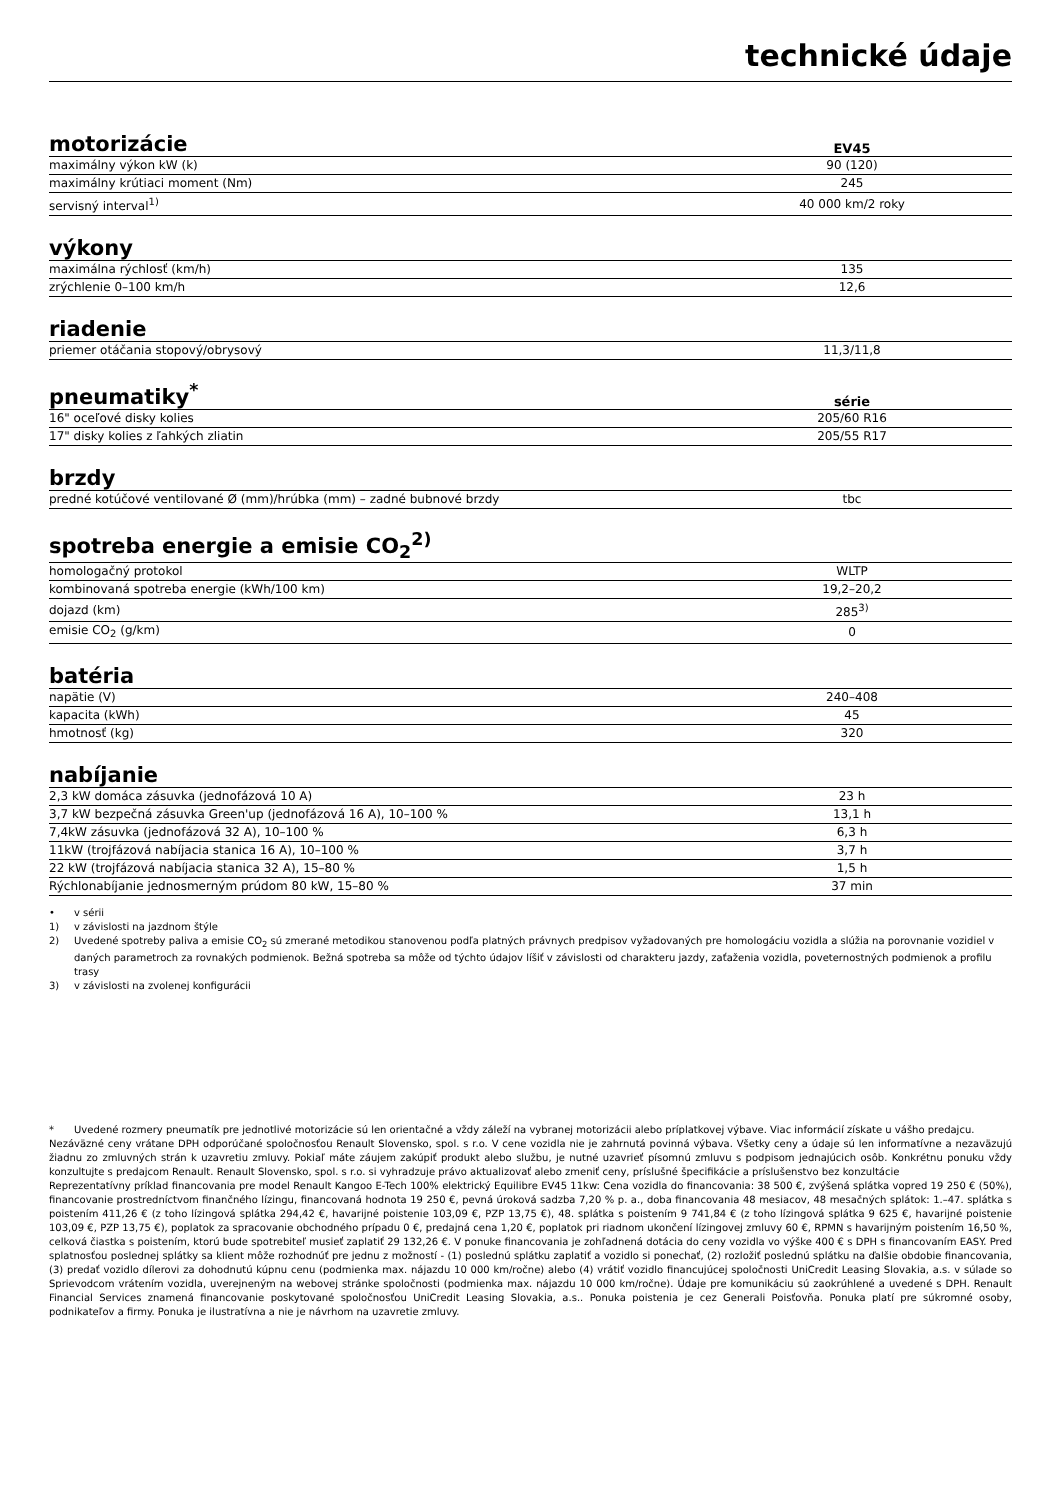technické údaje
motorizácie EV45
| maximálny výkon kW (k) | 90 (120) |
| maximálny krútiaci moment (Nm) | 245 |
| servisný interval<sup>1)</sup> | 40 000 km/2 roky |
výkony
| maximálna rýchlosť (km/h) | 135 |
| zrýchlenie 0–100 km/h | 12,6 |
riadenie
| priemer otáčania stopový/obrysový | 11,3/11,8 |
pneumatiky<sup>*</sup> série
| 16" oceľové disky kolies | 205/60 R16 |
| 17" disky kolies z ľahkých zliatin | 205/55 R17 |
brzdy
| predné kotúčové ventilované Ø (mm)/hrúbka (mm) – zadné bubnové brzdy | tbc |
spotreba energie a emisie CO<sub>2</sub><sup>2)</sup>
| homologačný protokol | WLTP |
| kombinovaná spotreba energie (kWh/100 km) | 19,2–20,2 |
| dojazd (km) | 285<sup>3)</sup> |
| emisie CO<sub>2</sub> (g/km) | 0 |
batéria
| napätie (V) | 240–408 |
| kapacita (kWh) | 45 |
| hmotnosť (kg) | 320 |
nabíjanie
| 2,3 kW domáca zásuvka (jednofázová 10 A) | 23 h |
| 3,7 kW bezpečná zásuvka Green'up (jednofázová 16 A), 10–100 % | 13,1 h |
| 7,4kW zásuvka (jednofázová 32 A), 10–100 % | 6,3 h |
| 11kW (trojfázová nabíjacia stanica 16 A), 10–100 % | 3,7 h |
| 22 kW (trojfázová nabíjacia stanica 32 A), 15–80 % | 1,5 h |
| Rýchlonabíjanie jednosmerným prúdom 80 kW, 15–80 % | 37 min |
• v sérii
1) v závislosti na jazdnom štýle
2) Uvedené spotreby paliva a emisie CO<sub>2</sub> sú zmerané metodikou stanovenou podľa platných právnych predpisov vyžadovaných pre homologáciu vozidla a slúžia na porovnanie vozidiel v daných parametroch za rovnakých podmienok. Bežná spotreba sa môže od týchto údajov líšiť v závislosti od charakteru jazdy, zaťaženia vozidla, poveternostných podmienok a profilu trasy
3) v závislosti na zvolenej konfigurácii
* Uvedené rozmery pneumatík pre jednotlivé motorizácie sú len orientačné a vždy záleží na vybranej motorizácii alebo príplatkovej výbave. Viac informácií získate u vášho predajcu.
Nezáväzné ceny vrátane DPH odporúčané spoločnosťou Renault Slovensko, spol. s r.o. V cene vozidla nie je zahrnutá povinná výbava. Všetky ceny a údaje sú len informatívne a nezaväzujú žiadnu zo zmluvných strán k uzavretiu zmluvy. Pokiaľ máte záujem zakúpiť produkt alebo službu, je nutné uzavrieť písomnú zmluvu s podpisom jednajúcich osôb. Konkrétnu ponuku vždy konzultujte s predajcom Renault. Renault Slovensko, spol. s r.o. si vyhradzuje právo aktualizovať alebo zmeniť ceny, príslušné špecifikácie a príslušenstvo bez konzultácie
Reprezentatívny príklad financovania pre model Renault Kangoo E-Tech 100% elektrický Equilibre EV45 11kw: Cena vozidla do financovania: 38 500 €, zvýšená splátka vopred 19 250 € (50%), financovanie prostredníctvom finančného lízingu, financovaná hodnota 19 250 €, pevná úroková sadzba 7,20 % p. a., doba financovania 48 mesiacov, 48 mesačných splátok: 1.–47. splátka s poistením 411,26 € (z toho lízingová splátka 294,42 €, havarijné poistenie 103,09 €, PZP 13,75 €), 48. splátka s poistením 9 741,84 € (z toho lízingová splátka 9 625 €, havarijné poistenie 103,09 €, PZP 13,75 €), poplatok za spracovanie obchodného prípadu 0 €, predajná cena 1,20 €, poplatok pri riadnom ukončení lízingovej zmluvy 60 €, RPMN s havarijným poistením 16,50 %, celková čiastka s poistením, ktorú bude spotrebiteľ musieť zaplatiť 29 132,26 €. V ponuke financovania je zohľadnená dotácia do ceny vozidla vo výške 400 € s DPH s financovaním EASY. Pred splatnosťou poslednej splátky sa klient môže rozhodnúť pre jednu z možností - (1) poslednú splátku zaplatiť a vozidlo si ponechať, (2) rozložiť poslednú splátku na ďalšie obdobie financovania, (3) predať vozidlo dílerovi za dohodnutú kúpnu cenu (podmienka max. nájazdu 10 000 km/ročne) alebo (4) vrátiť vozidlo financujúcej spoločnosti UniCredit Leasing Slovakia, a.s. v súlade so Sprievodcom vrátením vozidla, uverejneným na webovej stránke spoločnosti (podmienka max. nájazdu 10 000 km/ročne). Údaje pre komunikáciu sú zaokrúhlené a uvedené s DPH. Renault Financial Services znamená financovanie poskytované spoločnosťou UniCredit Leasing Slovakia, a.s.. Ponuka poistenia je cez Generali Poisťovňa. Ponuka platí pre súkromné osoby, podnikateľov a firmy. Ponuka je ilustratívna a nie je návrhom na uzavretie zmluvy.